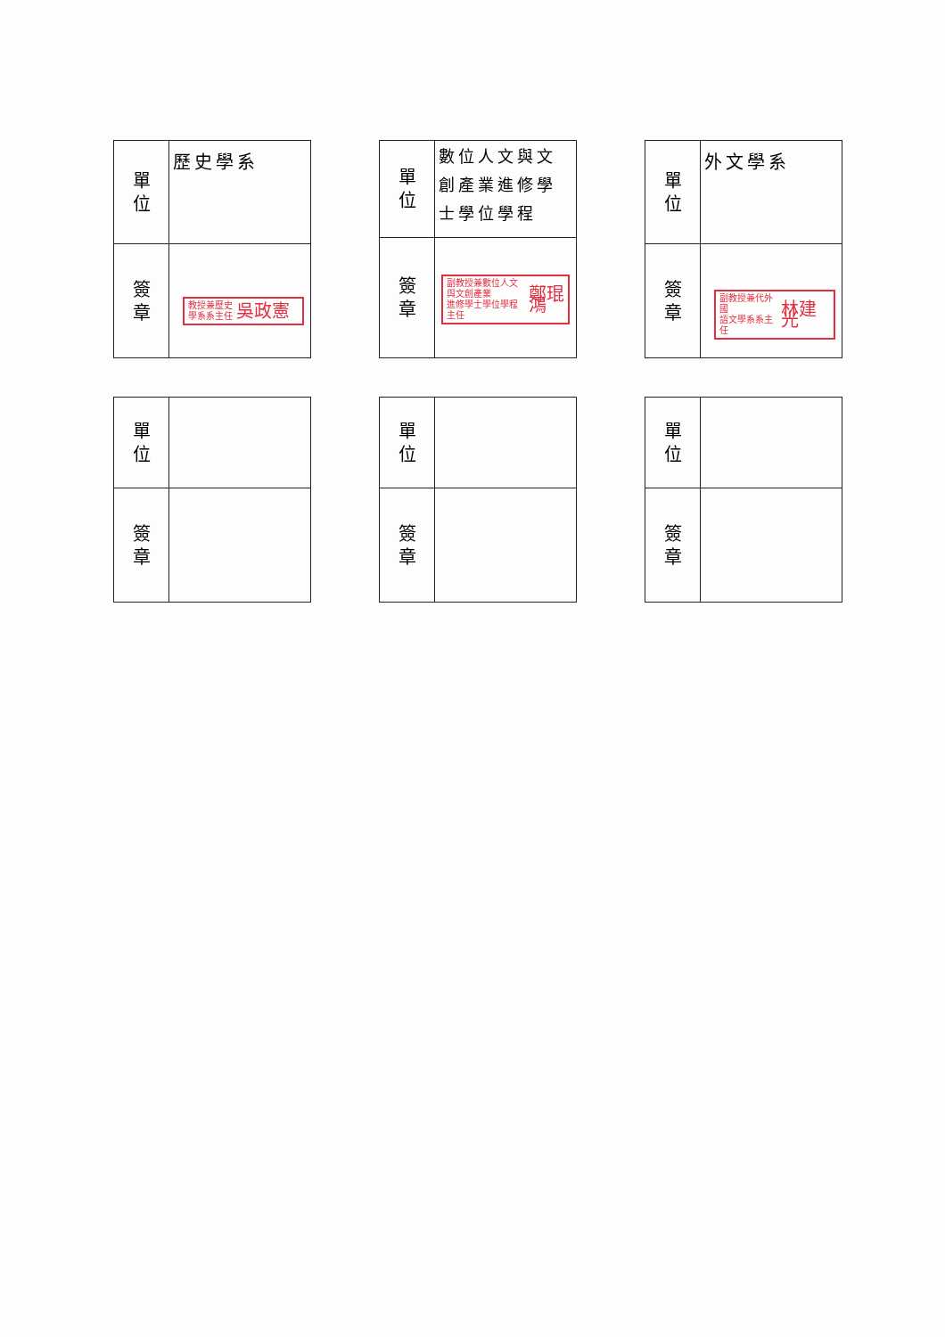| 單 位 | 歷史學系 |
| 簽 章 | 教授兼歷史 學系系主任 吳政憲 |
| 單 位 | 數位人文與文創產業進修學士學位學程 |
| 簽 章 | 副教授兼數位人文與文創產業 進修學士學位學程主任 鄭琨鴻 |
| 單 位 | 外文學系 |
| 簽 章 | 副教授兼代外國 語文學系系主任 林建光 |
| 單 位 | |
| 簽 章 | |
| 單 位 | |
| 簽 章 | |
| 單 位 | |
| 簽 章 | |